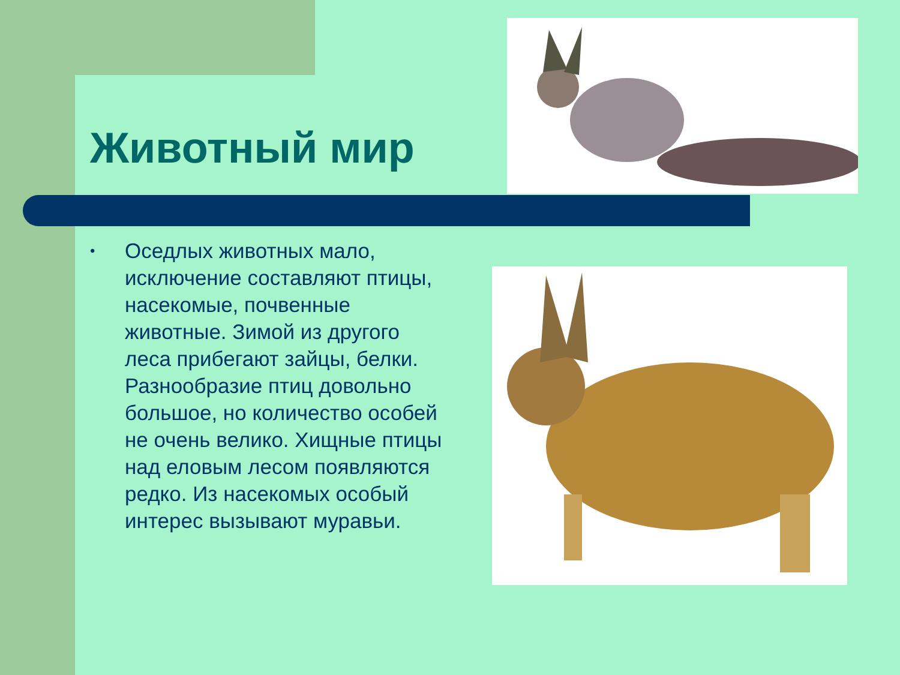Животный мир
•
Оседлых животных мало, исключение составляют птицы, насекомые, почвенные животные. Зимой из другого леса прибегают зайцы, белки. Разнообразие птиц довольно большое, но количество особей не очень велико. Хищные птицы над еловым лесом появляются редко. Из насекомых особый интерес вызывают муравьи.